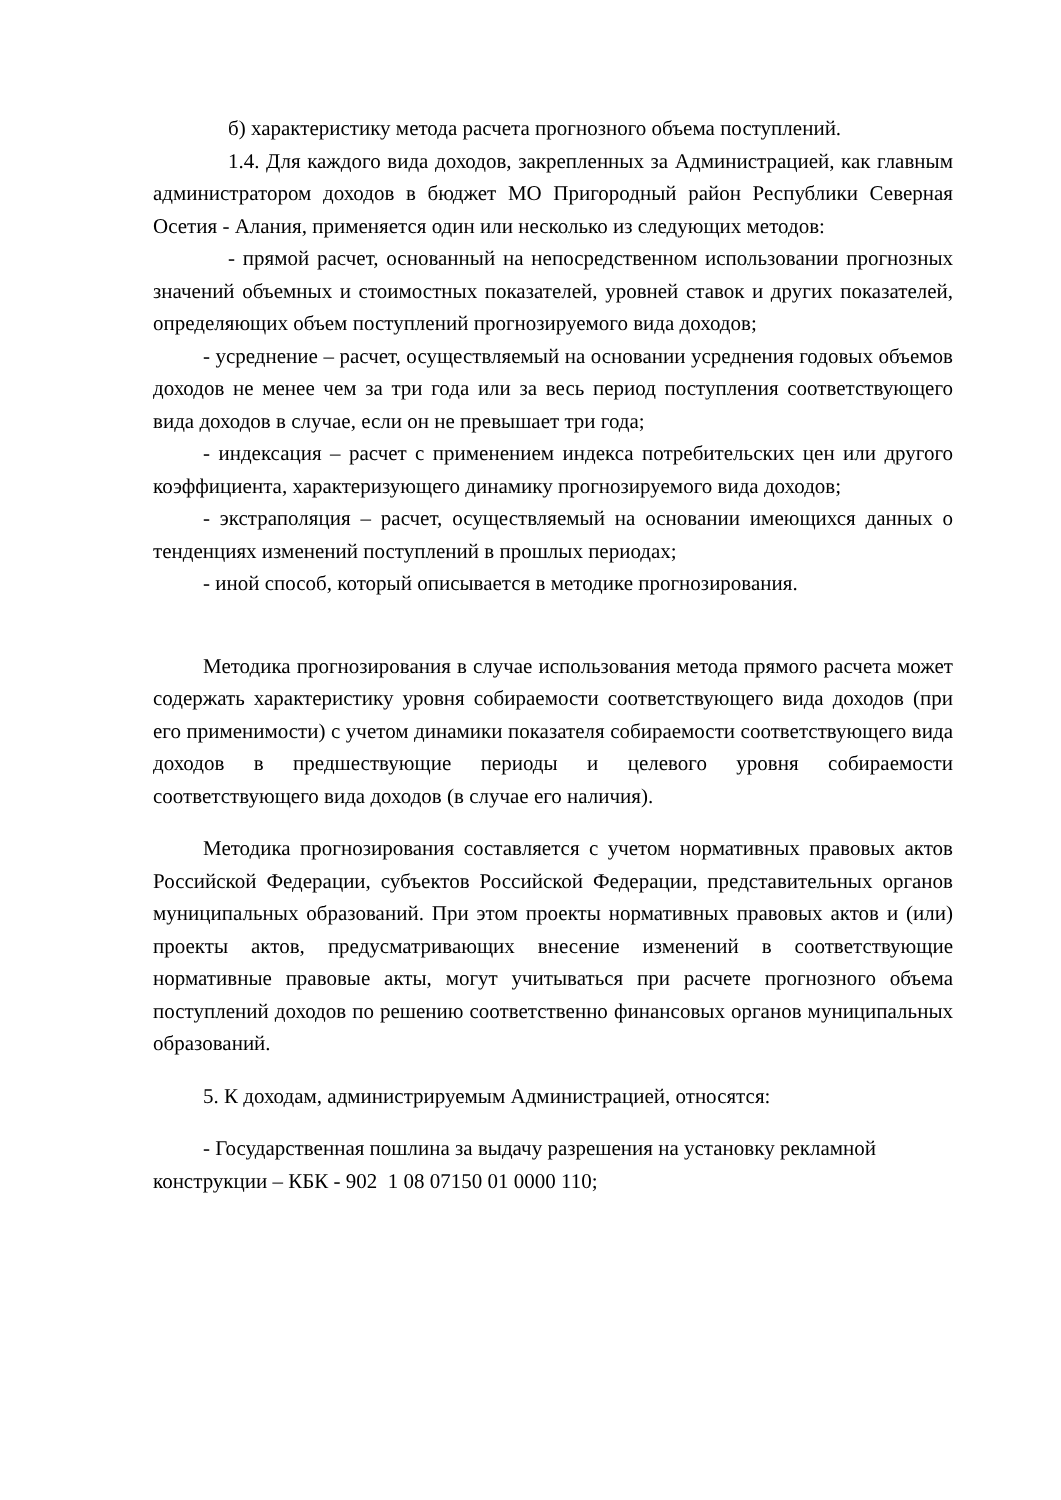б) характеристику метода расчета прогнозного объема поступлений.
1.4. Для каждого вида доходов, закрепленных за Администрацией, как главным администратором доходов в бюджет МО Пригородный район Республики Северная Осетия - Алания, применяется один или несколько из следующих методов:
- прямой расчет, основанный на непосредственном использовании прогнозных значений объемных и стоимостных показателей, уровней ставок и других показателей, определяющих объем поступлений прогнозируемого вида доходов;
- усреднение – расчет, осуществляемый на основании усреднения годовых объемов доходов не менее чем за три года или за весь период поступления соответствующего вида доходов в случае, если он не превышает три года;
- индексация – расчет с применением индекса потребительских цен или другого коэффициента, характеризующего динамику прогнозируемого вида доходов;
- экстраполяция – расчет, осуществляемый на основании имеющихся данных о тенденциях изменений поступлений в прошлых периодах;
- иной способ, который описывается в методике прогнозирования.
Методика прогнозирования в случае использования метода прямого расчета может содержать характеристику уровня собираемости соответствующего вида доходов (при его применимости) с учетом динамики показателя собираемости соответствующего вида доходов в предшествующие периоды и целевого уровня собираемости соответствующего вида доходов (в случае его наличия).
Методика прогнозирования составляется с учетом нормативных правовых актов Российской Федерации, субъектов Российской Федерации, представительных органов муниципальных образований. При этом проекты нормативных правовых актов и (или) проекты актов, предусматривающих внесение изменений в соответствующие нормативные правовые акты, могут учитываться при расчете прогнозного объема поступлений доходов по решению соответственно финансовых органов муниципальных образований.
5. К доходам, администрируемым Администрацией, относятся:
- Государственная пошлина за выдачу разрешения на установку рекламной конструкции – КБК - 902 1 08 07150 01 0000 110;